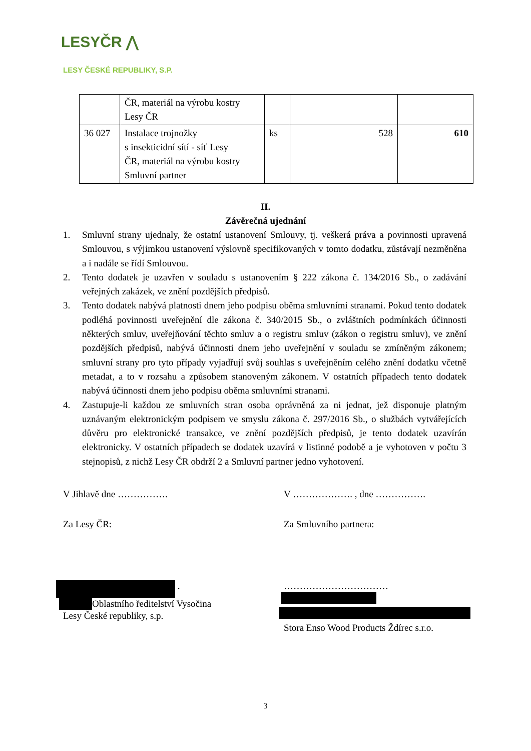LESYČR ⋀
LESY ČESKÉ REPUBLIKY, S.P.
| | ČR, materiál na výrobu kostry Lesy ČR | | | |
| 36 027 | Instalace trojnožky s insekticidní sítí - síť Lesy ČR, materiál na výrobu kostry Smluvní partner | ks | 528 | 610 |
II.
Závěrečná ujednání
1. Smluvní strany ujednaly, že ostatní ustanovení Smlouvy, tj. veškerá práva a povinnosti upravená Smlouvou, s výjimkou ustanovení výslovně specifikovaných v tomto dodatku, zůstávají nezměněna a i nadále se řídí Smlouvou.
2. Tento dodatek je uzavřen v souladu s ustanovením § 222 zákona č. 134/2016 Sb., o zadávání veřejných zakázek, ve znění pozdějších předpisů.
3. Tento dodatek nabývá platnosti dnem jeho podpisu oběma smluvními stranami. Pokud tento dodatek podléhá povinnosti uveřejnění dle zákona č. 340/2015 Sb., o zvláštních podmínkách účinnosti některých smluv, uveřejňování těchto smluv a o registru smluv (zákon o registru smluv), ve znění pozdějších předpisů, nabývá účinnosti dnem jeho uveřejnění v souladu se zmíněným zákonem; smluvní strany pro tyto případy vyjadřují svůj souhlas s uveřejněním celého znění dodatku včetně metadat, a to v rozsahu a způsobem stanoveným zákonem. V ostatních případech tento dodatek nabývá účinnosti dnem jeho podpisu oběma smluvními stranami.
4. Zastupuje-li každou ze smluvních stran osoba oprávněná za ni jednat, jež disponuje platným uznávaným elektronickým podpisem ve smyslu zákona č. 297/2016 Sb., o službách vytvářejících důvěru pro elektronické transakce, ve znění pozdějších předpisů, je tento dodatek uzavírán elektronicky. V ostatních případech se dodatek uzavírá v listinné podobě a je vyhotoven v počtu 3 stejnopisů, z nichž Lesy ČR obdrží 2 a Smluvní partner jedno vyhotovení.
V Jihlavě dne ……………. V ………………. , dne …………….
Za Lesy ČR: Za Smluvního partnera:
.
Oblastního ředitelství Vysočina
Lesy České republiky, s.p.
……………………………
Stora Enso Wood Products Ždírec s.r.o.
3